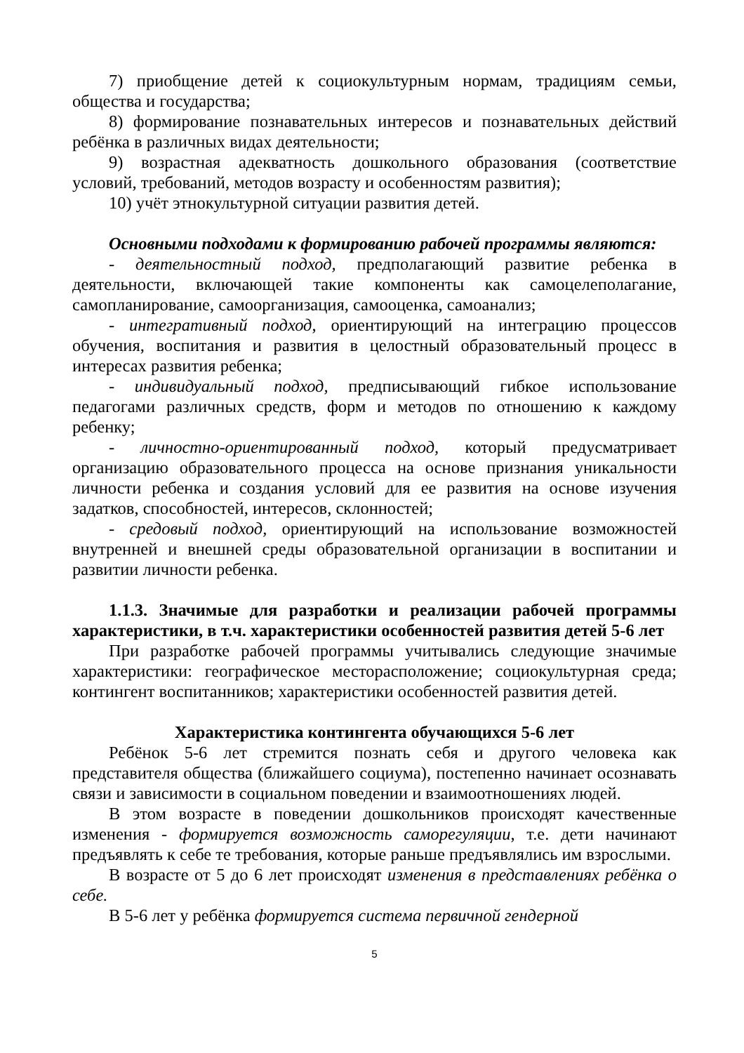7) приобщение детей к социокультурным нормам, традициям семьи, общества и государства;
8) формирование познавательных интересов и познавательных действий ребёнка в различных видах деятельности;
9) возрастная адекватность дошкольного образования (соответствие условий, требований, методов возрасту и особенностям развития);
10) учёт этнокультурной ситуации развития детей.
Основными подходами к формированию рабочей программы являются:
- деятельностный подход, предполагающий развитие ребенка в деятельности, включающей такие компоненты как самоцелеполагание, самопланирование, самоорганизация, самооценка, самоанализ;
- интегративный подход, ориентирующий на интеграцию процессов обучения, воспитания и развития в целостный образовательный процесс в интересах развития ребенка;
- индивидуальный подход, предписывающий гибкое использование педагогами различных средств, форм и методов по отношению к каждому ребенку;
- личностно-ориентированный подход, который предусматривает организацию образовательного процесса на основе признания уникальности личности ребенка и создания условий для ее развития на основе изучения задатков, способностей, интересов, склонностей;
- средовый подход, ориентирующий на использование возможностей внутренней и внешней среды образовательной организации в воспитании и развитии личности ребенка.
1.1.3. Значимые для разработки и реализации рабочей программы характеристики, в т.ч. характеристики особенностей развития детей 5-6 лет
При разработке рабочей программы учитывались следующие значимые характеристики: географическое месторасположение; социокультурная среда; контингент воспитанников; характеристики особенностей развития детей.
Характеристика контингента обучающихся 5-6 лет
Ребёнок 5-6 лет стремится познать себя и другого человека как представителя общества (ближайшего социума), постепенно начинает осознавать связи и зависимости в социальном поведении и взаимоотношениях людей.
В этом возрасте в поведении дошкольников происходят качественные изменения - формируется возможность саморегуляции, т.е. дети начинают предъявлять к себе те требования, которые раньше предъявлялись им взрослыми.
В возрасте от 5 до 6 лет происходят изменения в представлениях ребёнка о себе.
В 5-6 лет у ребёнка формируется система первичной гендерной
5